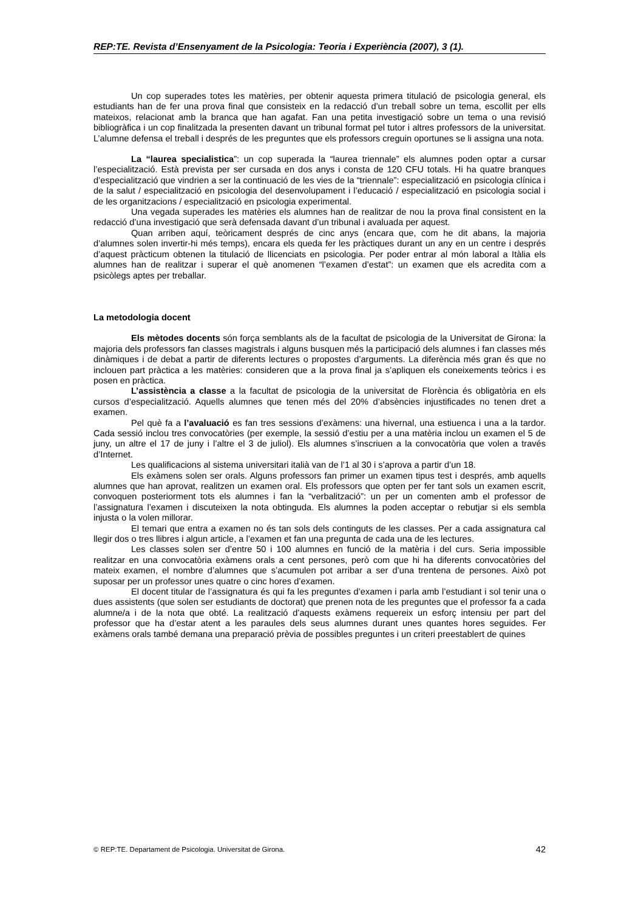REP:TE. Revista d’Ensenyament de la Psicologia: Teoria i Experiència (2007), 3 (1).
Un cop superades totes les matèries, per obtenir aquesta primera titulació de psicologia general, els estudiants han de fer una prova final que consisteix en la redacció d’un treball sobre un tema, escollit per ells mateixos, relacionat amb la branca que han agafat. Fan una petita investigació sobre un tema o una revisió bibliogràfica i un cop finalitzada la presenten davant un tribunal format pel tutor i altres professors de la universitat. L’alumne defensa el treball i després de les preguntes que els professors creguin oportunes se li assigna una nota.
La “laurea specialistica”: un cop superada la “laurea triennale” els alumnes poden optar a cursar l’especialització. Està prevista per ser cursada en dos anys i consta de 120 CFU totals. Hi ha quatre branques d’especialització que vindrien a ser la continuació de les vies de la “triennale”: especialització en psicologia clínica i de la salut / especialització en psicologia del desenvolupament i l’educació / especialització en psicologia social i de les organitzacions / especialització en psicologia experimental.
Una vegada superades les matèries els alumnes han de realitzar de nou la prova final consistent en la redacció d’una investigació que serà defensada davant d’un tribunal i avaluada per aquest.
Quan arriben aquí, teòricament després de cinc anys (encara que, com he dit abans, la majoria d’alumnes solen invertir-hi més temps), encara els queda fer les pràctiques durant un any en un centre i després d’aquest pràcticum obtenen la titulació de llicenciats en psicologia. Per poder entrar al món laboral a Itàlia els alumnes han de realitzar i superar el què anomenen “l’examen d’estat”: un examen que els acredita com a psicòlegs aptes per treballar.
La metodologia docent
Els mètodes docents són força semblants als de la facultat de psicologia de la Universitat de Girona: la majoria dels professors fan classes magistrals i alguns busquen més la participació dels alumnes i fan classes més dinàmiques i de debat a partir de diferents lectures o propostes d’arguments. La diferència més gran és que no inclouen part pràctica a les matèries: consideren que a la prova final ja s’apliquen els coneixements teòrics i es posen en pràctica.
L’assistència a classe a la facultat de psicologia de la universitat de Florència és obligatòria en els cursos d’especialització. Aquells alumnes que tenen més del 20% d’absències injustificades no tenen dret a examen.
Pel què fa a l’avaluació es fan tres sessions d’exàmens: una hivernal, una estiuenca i una a la tardor. Cada sessió inclou tres convocatòries (per exemple, la sessió d’estiu per a una matèria inclou un examen el 5 de juny, un altre el 17 de juny i l’altre el 3 de juliol). Els alumnes s’inscriuen a la convocatòria que volen a través d’Internet.
Les qualificacions al sistema universitari italià van de l’1 al 30 i s’aprova a partir d’un 18.
Els exàmens solen ser orals. Alguns professors fan primer un examen tipus test i després, amb aquells alumnes que han aprovat, realitzen un examen oral. Els professors que opten per fer tant sols un examen escrit, convoquen posteriorment tots els alumnes i fan la “verbalització”: un per un comenten amb el professor de l’assignatura l’examen i discuteixen la nota obtinguda. Els alumnes la poden acceptar o rebutjar si els sembla injusta o la volen millorar.
El temari que entra a examen no és tan sols dels continguts de les classes. Per a cada assignatura cal llegir dos o tres llibres i algun article, a l’examen et fan una pregunta de cada una de les lectures.
Les classes solen ser d’entre 50 i 100 alumnes en funció de la matèria i del curs. Seria impossible realitzar en una convocatòria exàmens orals a cent persones, però com que hi ha diferents convocatòries del mateix examen, el nombre d’alumnes que s’acumulen pot arribar a ser d’una trentena de persones. Això pot suposar per un professor unes quatre o cinc hores d’examen.
El docent titular de l’assignatura és qui fa les preguntes d’examen i parla amb l’estudiant i sol tenir una o dues assistents (que solen ser estudiants de doctorat) que prenen nota de les preguntes que el professor fa a cada alumne/a i de la nota que obté. La realització d’aquests exàmens requereix un esforç intensiu per part del professor que ha d’estar atent a les paraules dels seus alumnes durant unes quantes hores seguides. Fer exàmens orals també demana una preparació prèvia de possibles preguntes i un criteri preestablert de quines
© REP:TE. Departament de Psicologia. Universitat de Girona. 42